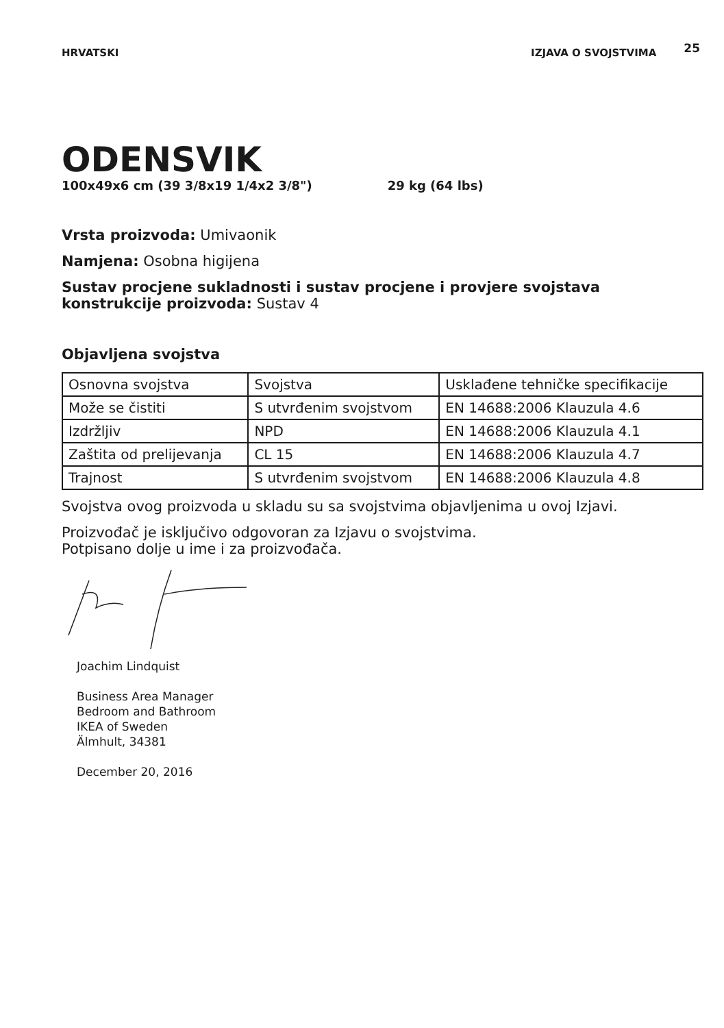HRVATSKI IZJAVA O SVOJSTVIMA
25
ODENSVIK
100x49x6 cm (39 3/8x19 1/4x2 3/8") 29 kg (64 lbs)
Vrsta proizvoda: Umivaonik
Namjena: Osobna higijena
Sustav procjene sukladnosti i sustav procjene i provjere svojstava konstrukcije proizvoda: Sustav 4
Objavljena svojstva
| Osnovna svojstva | Svojstva | Usklađene tehničke specifikacije |
| Može se čistiti | S utvrđenim svojstvom | EN 14688:2006 Klauzula 4.6 |
| Izdržljiv | NPD | EN 14688:2006 Klauzula 4.1 |
| Zaštita od prelijevanja | CL 15 | EN 14688:2006 Klauzula 4.7 |
| Trajnost | S utvrđenim svojstvom | EN 14688:2006 Klauzula 4.8 |
Svojstva ovog proizvoda u skladu su sa svojstvima objavljenima u ovoj Izjavi.
Proizvođač je isključivo odgovoran za Izjavu o svojstvima.
Potpisano dolje u ime i za proizvođača.
Joachim Lindquist
Business Area Manager
Bedroom and Bathroom
IKEA of Sweden
Älmhult, 34381
December 20, 2016